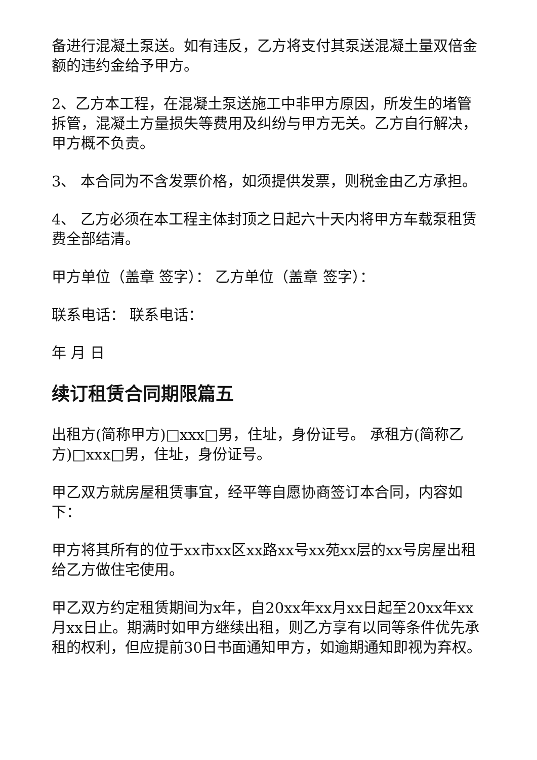备进行混凝土泵送。如有违反，乙方将支付其泵送混凝土量双倍金额的违约金给予甲方。
2、乙方本工程，在混凝土泵送施工中非甲方原因，所发生的堵管拆管，混凝土方量损失等费用及纠纷与甲方无关。乙方自行解决，甲方概不负责。
3、 本合同为不含发票价格，如须提供发票，则税金由乙方承担。
4、 乙方必须在本工程主体封顶之日起六十天内将甲方车载泵租赁费全部结清。
甲方单位（盖章 签字）： 乙方单位（盖章 签字）：
联系电话： 联系电话：
年 月 日
续订租赁合同期限篇五
出租方(简称甲方)□xxx□男，住址，身份证号。 承租方(简称乙方)□xxx□男，住址，身份证号。
甲乙双方就房屋租赁事宜，经平等自愿协商签订本合同，内容如下：
甲方将其所有的位于xx市xx区xx路xx号xx苑xx层的xx号房屋出租给乙方做住宅使用。
甲乙双方约定租赁期间为x年，自20xx年xx月xx日起至20xx年xx月xx日止。期满时如甲方继续出租，则乙方享有以同等条件优先承租的权利，但应提前30日书面通知甲方，如逾期通知即视为弃权。